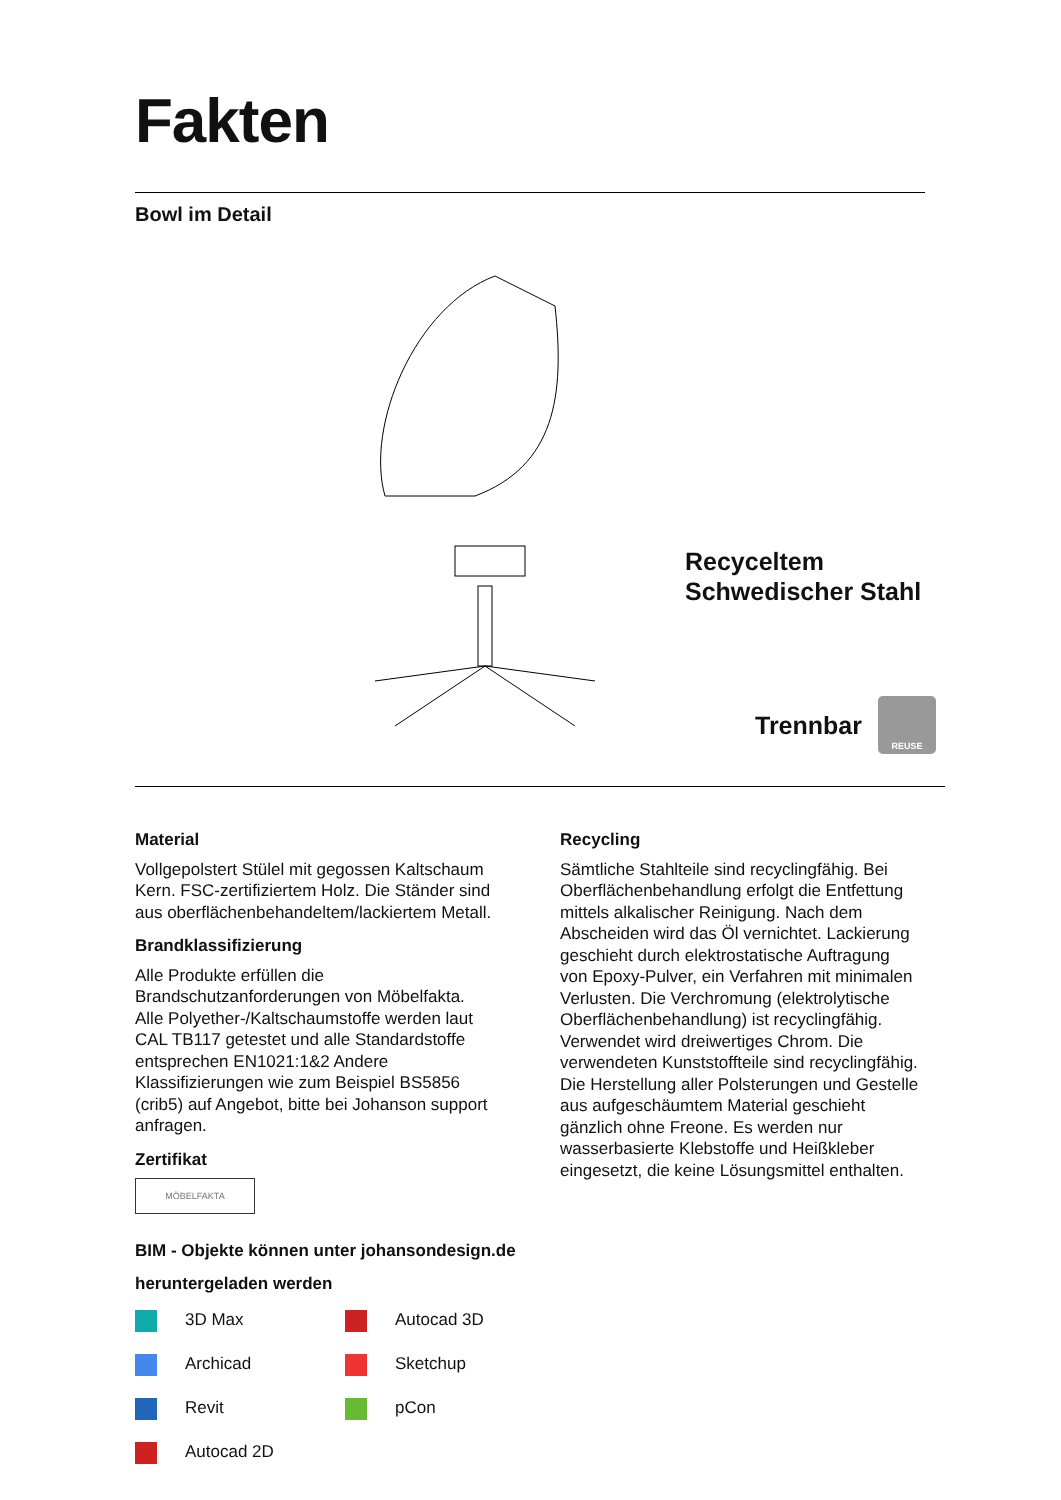Fakten
Bowl im Detail
Recyceltem
Schwedischer Stahl
Trennbar
REUSE
Material
Vollgepolstert Stülel mit gegossen Kaltschaum Kern. FSC-zertifiziertem Holz. Die Ständer sind aus oberflächenbehandeltem/lackiertem Metall.
Brandklassifizierung
Alle Produkte erfüllen die Brandschutzanforderungen von Möbelfakta. Alle Polyether-/Kaltschaumstoffe werden laut CAL TB117 getestet und alle Standardstoffe entsprechen EN1021:1&2 Andere Klassifizierungen wie zum Beispiel BS5856 (crib5) auf Angebot, bitte bei Johanson support anfragen.
Zertifikat
MÖBELFAKTA
Recycling
Sämtliche Stahlteile sind recyclingfähig. Bei Oberflächenbehandlung erfolgt die Ent­fettung mittels alkalischer Reinigung. Nach dem Abscheiden wird das Öl vernichtet. Lackierung geschieht durch elektrostatische Auftragung von Epoxy-Pulver, ein Verfahren mit minimalen Verlusten. Die Verchromung (elektrolytische Oberflächenbehandlung) ist recyclingfähig. Verwendet wird dreiwertiges Chrom. Die verwendeten Kunststoffteile sind recyclingfähig. Die Herstellung aller Polste­rungen und Gestelle aus aufgeschäumtem Material geschieht gänzlich ohne Freone. Es werden nur wasserbasierte Klebstoffe und Heißkleber eingesetzt, die keine Lösungsmit­tel enthalten.
BIM - Objekte können unter johansondesign.de
heruntergeladen werden
3D Max
Autocad 3D
Archicad
Sketchup
Revit
pCon
Autocad 2D